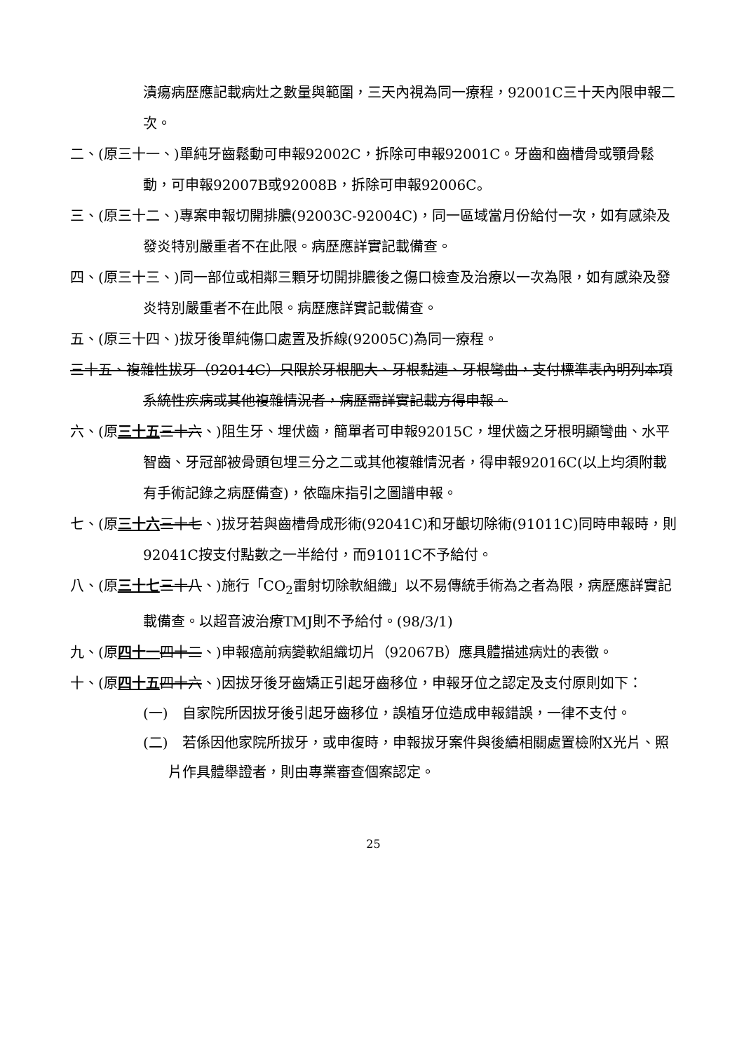潰瘍病歷應記載病灶之數量與範圍，三天內視為同一療程，92001C三十天內限申報二次。
二、(原三十一、)單純牙齒鬆動可申報92002C，拆除可申報92001C。牙齒和齒槽骨或顎骨鬆動，可申報92007B或92008B，拆除可申報92006C。
三、(原三十二、)專案申報切開排膿(92003C-92004C)，同一區域當月份給付一次，如有感染及發炎特別嚴重者不在此限。病歷應詳實記載備查。
四、(原三十三、)同一部位或相鄰三顆牙切開排膿後之傷口檢查及治療以一次為限，如有感染及發炎特別嚴重者不在此限。病歷應詳實記載備查。
五、(原三十四、)拔牙後單純傷口處置及拆線(92005C)為同一療程。
三十五、複雜性拔牙（92014C）只限於牙根肥大、牙根黏連、牙根彎曲，支付標準表內明列本項系統性疾病或其他複雜情況者，病歷需詳實記載方得申報。
六、(原三十五 三十六、)阻生牙、埋伏齒，簡單者可申報92015C，埋伏齒之牙根明顯彎曲、水平智齒、牙冠部被骨頭包埋三分之二或其他複雜情況者，得申報92016C(以上均須附載有手術記錄之病歷備查)，依臨床指引之圖譜申報。
七、(原三十六 三十七、)拔牙若與齒槽骨成形術(92041C)和牙齦切除術(91011C)同時申報時，則92041C按支付點數之一半給付，而91011C不予給付。
八、(原三十七 三十八、)施行「CO<sub>2</sub>雷射切除軟組織」以不易傳統手術為之者為限，病歷應詳實記載備查。以超音波治療TMJ則不予給付。(98/3/1)
九、(原四十一 四十二、)申報癌前病變軟組織切片（92067B）應具體描述病灶的表徵。
十、(原四十五 四十六、)因拔牙後牙齒矯正引起牙齒移位，申報牙位之認定及支付原則如下：
(一)　自家院所因拔牙後引起牙齒移位，誤植牙位造成申報錯誤，一律不支付。
(二)　若係因他家院所拔牙，或申復時，申報拔牙案件與後續相關處置檢附X光片、照片作具體舉證者，則由專業審查個案認定。
25